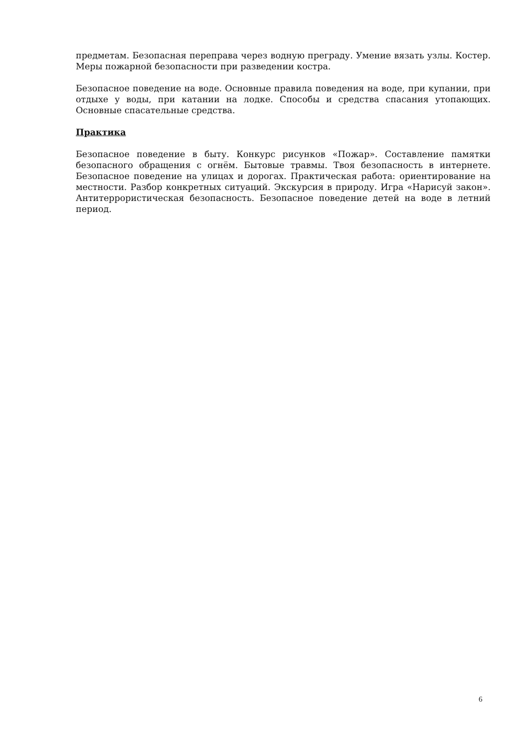предметам. Безопасная переправа через водную преграду. Умение вязать узлы. Костер. Меры пожарной безопасности при разведении костра.
Безопасное поведение на воде. Основные правила поведения на воде, при купании, при отдыхе у воды, при катании на лодке. Способы и средства спасания утопающих. Основные спасательные средства.
Практика
Безопасное поведение в быту. Конкурс рисунков «Пожар». Составление памятки безопасного обращения с огнём. Бытовые травмы. Твоя безопасность в интернете. Безопасное поведение на улицах и дорогах. Практическая работа: ориентирование на местности. Разбор конкретных ситуаций. Экскурсия в природу. Игра «Нарисуй закон». Антитеррористическая безопасность. Безопасное поведение детей на воде в летний период.
6